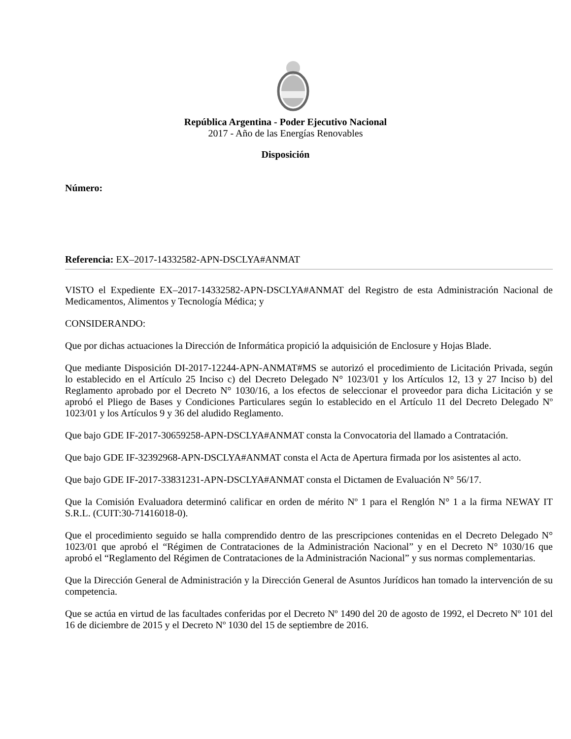República Argentina - Poder Ejecutivo Nacional
2017 - Año de las Energías Renovables
Disposición
Número:
Referencia: EX–2017-14332582-APN-DSCLYA#ANMAT
VISTO el Expediente EX–2017-14332582-APN-DSCLYA#ANMAT del Registro de esta Administración Nacional de Medicamentos, Alimentos y Tecnología Médica; y
CONSIDERANDO:
Que por dichas actuaciones la Dirección de Informática propició la adquisición de Enclosure y Hojas Blade.
Que mediante Disposición DI-2017-12244-APN-ANMAT#MS se autorizó el procedimiento de Licitación Privada, según lo establecido en el Artículo 25 Inciso c) del Decreto Delegado N° 1023/01 y los Artículos 12, 13 y 27 Inciso b) del Reglamento aprobado por el Decreto N° 1030/16, a los efectos de seleccionar el proveedor para dicha Licitación y se aprobó el Pliego de Bases y Condiciones Particulares según lo establecido en el Artículo 11 del Decreto Delegado Nº 1023/01 y los Artículos 9 y 36 del aludido Reglamento.
Que bajo GDE IF-2017-30659258-APN-DSCLYA#ANMAT consta la Convocatoria del llamado a Contratación.
Que bajo GDE IF-32392968-APN-DSCLYA#ANMAT consta el Acta de Apertura firmada por los asistentes al acto.
Que bajo GDE IF-2017-33831231-APN-DSCLYA#ANMAT consta el Dictamen de Evaluación N° 56/17.
Que la Comisión Evaluadora determinó calificar en orden de mérito Nº 1 para el Renglón N° 1 a la firma NEWAY IT S.R.L. (CUIT:30-71416018-0).
Que el procedimiento seguido se halla comprendido dentro de las prescripciones contenidas en el Decreto Delegado N° 1023/01 que aprobó el “Régimen de Contrataciones de la Administración Nacional” y en el Decreto N° 1030/16 que aprobó el “Reglamento del Régimen de Contrataciones de la Administración Nacional” y sus normas complementarias.
Que la Dirección General de Administración y la Dirección General de Asuntos Jurídicos han tomado la intervención de su competencia.
Que se actúa en virtud de las facultades conferidas por el Decreto Nº 1490 del 20 de agosto de 1992, el Decreto Nº 101 del 16 de diciembre de 2015 y el Decreto Nº 1030 del 15 de septiembre de 2016.